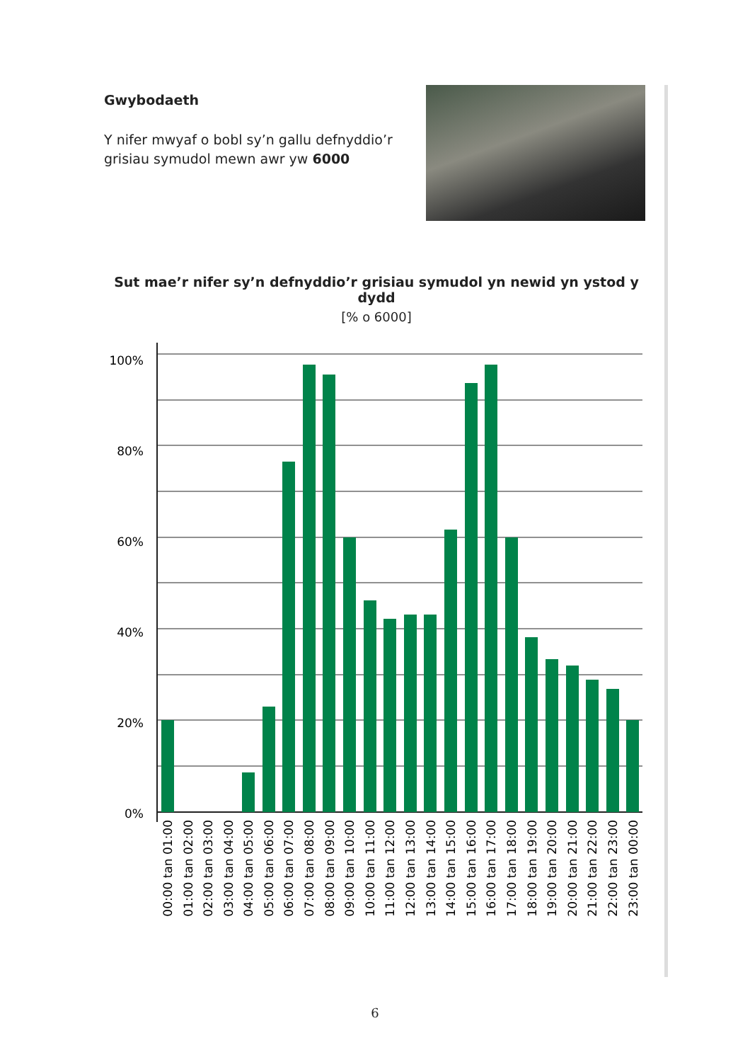Gwybodaeth
Y nifer mwyaf o bobl sy’n gallu defnyddio’r grisiau symudol mewn awr yw 6000
Sut mae’r nifer sy’n defnyddio’r grisiau symudol yn newid yn ystod y dydd
[% o 6000]
100%
80%
60%
40%
20%
0%
00:00 tan 01:00
01:00 tan 02:00
02:00 tan 03:00
03:00 tan 04:00
04:00 tan 05:00
05:00 tan 06:00
06:00 tan 07:00
07:00 tan 08:00
08:00 tan 09:00
09:00 tan 10:00
10:00 tan 11:00
11:00 tan 12:00
12:00 tan 13:00
13:00 tan 14:00
14:00 tan 15:00
15:00 tan 16:00
16:00 tan 17:00
17:00 tan 18:00
18:00 tan 19:00
19:00 tan 20:00
20:00 tan 21:00
21:00 tan 22:00
22:00 tan 23:00
23:00 tan 00:00
6